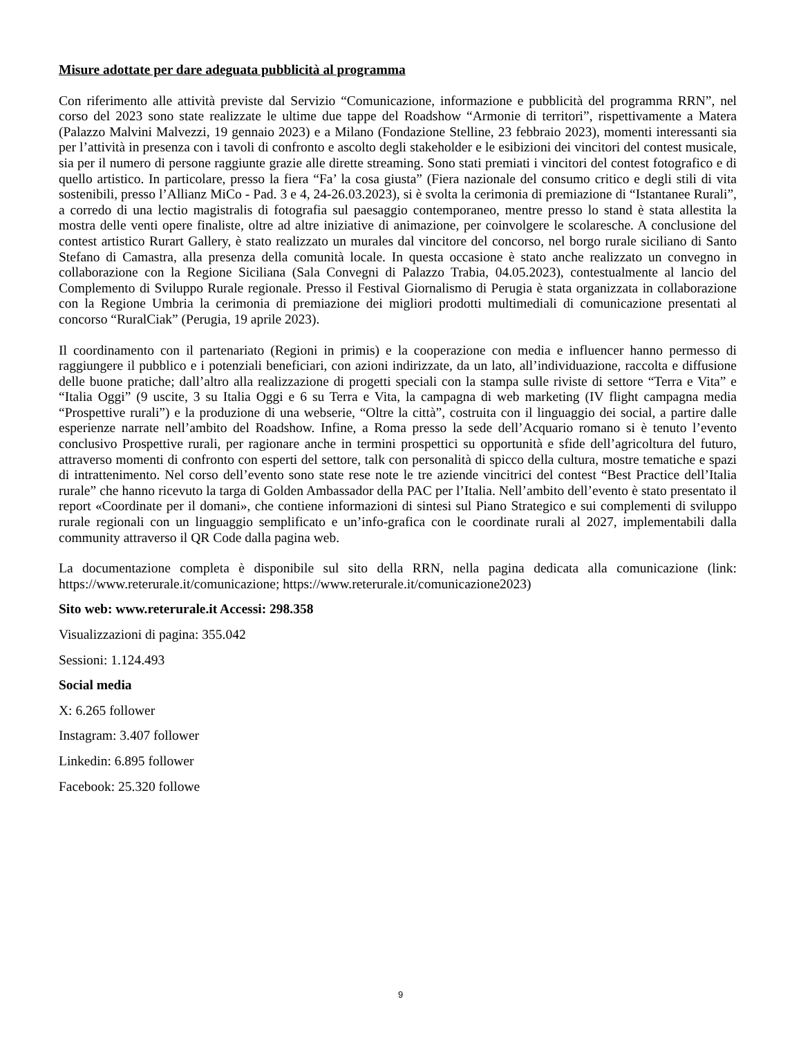Misure adottate per dare adeguata pubblicità al programma
Con riferimento alle attività previste dal Servizio “Comunicazione, informazione e pubblicità del programma RRN”, nel corso del 2023 sono state realizzate le ultime due tappe del Roadshow “Armonie di territori”, rispettivamente a Matera (Palazzo Malvini Malvezzi, 19 gennaio 2023) e a Milano (Fondazione Stelline, 23 febbraio 2023), momenti interessanti sia per l’attività in presenza con i tavoli di confronto e ascolto degli stakeholder e le esibizioni dei vincitori del contest musicale, sia per il numero di persone raggiunte grazie alle dirette streaming. Sono stati premiati i vincitori del contest fotografico e di quello artistico. In particolare, presso la fiera “Fa’ la cosa giusta” (Fiera nazionale del consumo critico e degli stili di vita sostenibili, presso l’Allianz MiCo - Pad. 3 e 4, 24-26.03.2023), si è svolta la cerimonia di premiazione di “Istantanee Rurali”, a corredo di una lectio magistralis di fotografia sul paesaggio contemporaneo, mentre presso lo stand è stata allestita la mostra delle venti opere finaliste, oltre ad altre iniziative di animazione, per coinvolgere le scolaresche. A conclusione del contest artistico Rurart Gallery, è stato realizzato un murales dal vincitore del concorso, nel borgo rurale siciliano di Santo Stefano di Camastra, alla presenza della comunità locale. In questa occasione è stato anche realizzato un convegno in collaborazione con la Regione Siciliana (Sala Convegni di Palazzo Trabia, 04.05.2023), contestualmente al lancio del Complemento di Sviluppo Rurale regionale. Presso il Festival Giornalismo di Perugia è stata organizzata in collaborazione con la Regione Umbria la cerimonia di premiazione dei migliori prodotti multimediali di comunicazione presentati al concorso “RuralCiak” (Perugia, 19 aprile 2023).
Il coordinamento con il partenariato (Regioni in primis) e la cooperazione con media e influencer hanno permesso di raggiungere il pubblico e i potenziali beneficiari, con azioni indirizzate, da un lato, all’individuazione, raccolta e diffusione delle buone pratiche; dall’altro alla realizzazione di progetti speciali con la stampa sulle riviste di settore “Terra e Vita” e “Italia Oggi” (9 uscite, 3 su Italia Oggi e 6 su Terra e Vita, la campagna di web marketing (IV flight campagna media “Prospettive rurali”) e la produzione di una webserie, “Oltre la città”, costruita con il linguaggio dei social, a partire dalle esperienze narrate nell’ambito del Roadshow. Infine, a Roma presso la sede dell’Acquario romano si è tenuto l’evento conclusivo Prospettive rurali, per ragionare anche in termini prospettici su opportunità e sfide dell’agricoltura del futuro, attraverso momenti di confronto con esperti del settore, talk con personalità di spicco della cultura, mostre tematiche e spazi di intrattenimento. Nel corso dell’evento sono state rese note le tre aziende vincitrici del contest “Best Practice dell’Italia rurale” che hanno ricevuto la targa di Golden Ambassador della PAC per l’Italia. Nell’ambito dell’evento è stato presentato il report «Coordinate per il domani», che contiene informazioni di sintesi sul Piano Strategico e sui complementi di sviluppo rurale regionali con un linguaggio semplificato e un’info-grafica con le coordinate rurali al 2027, implementabili dalla community attraverso il QR Code dalla pagina web.
La documentazione completa è disponibile sul sito della RRN, nella pagina dedicata alla comunicazione (link: https://www.reterurale.it/comunicazione; https://www.reterurale.it/comunicazione2023)
Sito web: www.reterurale.it Accessi: 298.358
Visualizzazioni di pagina: 355.042
Sessioni: 1.124.493
Social media
X: 6.265 follower
Instagram: 3.407 follower
Linkedin: 6.895 follower
Facebook: 25.320 followe
9